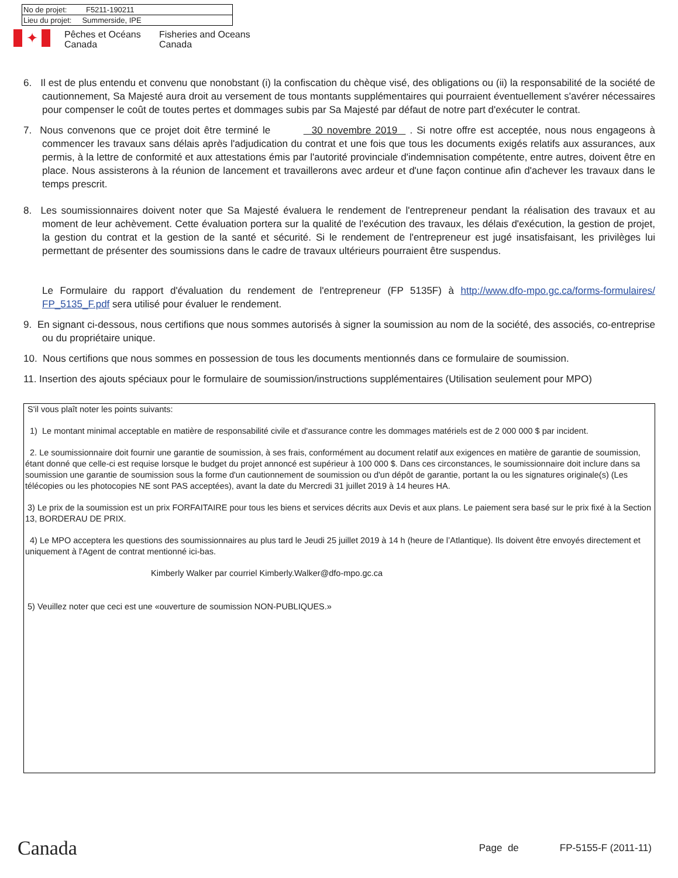| No de projet: F5211-190211 |
| Lieu du projet: Summerside, IPE |
✦
Pêches et Océans
Canada
Fisheries and Oceans
Canada
6. Il est de plus entendu et convenu que nonobstant (i) la confiscation du chèque visé, des obligations ou (ii) la responsabilité de la société de cautionnement, Sa Majesté aura droit au versement de tous montants supplémentaires qui pourraient éventuellement s'avérer nécessaires pour compenser le coût de toutes pertes et dommages subis par Sa Majesté par défaut de notre part d'exécuter le contrat.
7. Nous convenons que ce projet doit être terminé le 30 novembre 2019 . Si notre offre est acceptée, nous nous engageons à commencer les travaux sans délais après l'adjudication du contrat et une fois que tous les documents exigés relatifs aux assurances, aux permis, à la lettre de conformité et aux attestations émis par l'autorité provinciale d'indemnisation compétente, entre autres, doivent être en place. Nous assisterons à la réunion de lancement et travaillerons avec ardeur et d'une façon continue afin d'achever les travaux dans le temps prescrit.
8. Les soumissionnaires doivent noter que Sa Majesté évaluera le rendement de l'entrepreneur pendant la réalisation des travaux et au moment de leur achèvement. Cette évaluation portera sur la qualité de l'exécution des travaux, les délais d'exécution, la gestion de projet, la gestion du contrat et la gestion de la santé et sécurité. Si le rendement de l'entrepreneur est jugé insatisfaisant, les privilèges lui permettant de présenter des soumissions dans le cadre de travaux ultérieurs pourraient être suspendus.
Le Formulaire du rapport d'évaluation du rendement de l'entrepreneur (FP 5135F) à http://www.dfo-mpo.gc.ca/forms-formulaires/ FP_5135_F.pdf sera utilisé pour évaluer le rendement.
9. En signant ci-dessous, nous certifions que nous sommes autorisés à signer la soumission au nom de la société, des associés, co-entreprise ou du propriétaire unique.
10. Nous certifions que nous sommes en possession de tous les documents mentionnés dans ce formulaire de soumission.
11. Insertion des ajouts spéciaux pour le formulaire de soumission/instructions supplémentaires (Utilisation seulement pour MPO)
S'il vous plaît noter les points suivants:
1) Le montant minimal acceptable en matière de responsabilité civile et d'assurance contre les dommages matériels est de 2 000 000 $ par incident.
2. Le soumissionnaire doit fournir une garantie de soumission, à ses frais, conformément au document relatif aux exigences en matière de garantie de soumission, étant donné que celle-ci est requise lorsque le budget du projet annoncé est supérieur à 100 000 $. Dans ces circonstances, le soumissionnaire doit inclure dans sa soumission une garantie de soumission sous la forme d'un cautionnement de soumission ou d'un dépôt de garantie, portant la ou les signatures originale(s) (Les télécopies ou les photocopies NE sont PAS acceptées), avant la date du Mercredi 31 juillet 2019 à 14 heures HA.
3) Le prix de la soumission est un prix FORFAITAIRE pour tous les biens et services décrits aux Devis et aux plans. Le paiement sera basé sur le prix fixé à la Section 13, BORDERAU DE PRIX.
4) Le MPO acceptera les questions des soumissionnaires au plus tard le Jeudi 25 juillet 2019 à 14 h (heure de l’Atlantique). Ils doivent être envoyés directement et uniquement à l'Agent de contrat mentionné ici-bas.
Kimberly Walker par courriel Kimberly.Walker@dfo-mpo.gc.ca
5) Veuillez noter que ceci est une «ouverture de soumission NON-PUBLIQUES.»
Canada Page de FP-5155-F (2011-11)